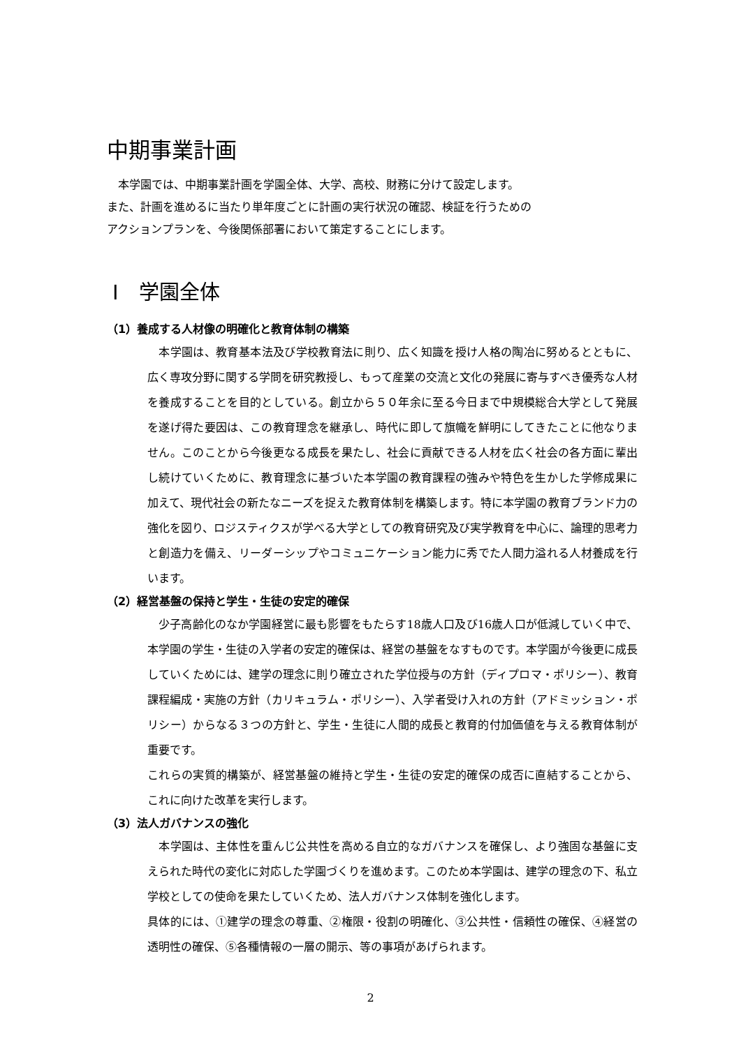中期事業計画
　本学園では、中期事業計画を学園全体、大学、高校、財務に分けて設定します。
また、計画を進めるに当たり単年度ごとに計画の実行状況の確認、検証を行うための
アクションプランを、今後関係部署において策定することにします。
Ⅰ　学園全体
（1）養成する人材像の明確化と教育体制の構築
　本学園は、教育基本法及び学校教育法に則り、広く知識を授け人格の陶冶に努めるとともに、広く専攻分野に関する学問を研究教授し、もって産業の交流と文化の発展に寄与すべき優秀な人材を養成することを目的としている。創立から５０年余に至る今日まで中規模総合大学として発展を遂げ得た要因は、この教育理念を継承し、時代に即して旗幟を鮮明にしてきたことに他なりません。このことから今後更なる成長を果たし、社会に貢献できる人材を広く社会の各方面に輩出し続けていくために、教育理念に基づいた本学園の教育課程の強みや特色を生かした学修成果に加えて、現代社会の新たなニーズを捉えた教育体制を構築します。特に本学園の教育ブランド力の強化を図り、ロジスティクスが学べる大学としての教育研究及び実学教育を中心に、論理的思考力と創造力を備え、リーダーシップやコミュニケーション能力に秀でた人間力溢れる人材養成を行います。
（2）経営基盤の保持と学生・生徒の安定的確保
　少子高齢化のなか学園経営に最も影響をもたらす18歳人口及び16歳人口が低減していく中で、本学園の学生・生徒の入学者の安定的確保は、経営の基盤をなすものです。本学園が今後更に成長していくためには、建学の理念に則り確立された学位授与の方針（ディプロマ・ポリシー）、教育課程編成・実施の方針（カリキュラム・ポリシー）、入学者受け入れの方針（アドミッション・ポリシー）からなる３つの方針と、学生・生徒に人間的成長と教育的付加価値を与える教育体制が重要です。
これらの実質的構築が、経営基盤の維持と学生・生徒の安定的確保の成否に直結することから、これに向けた改革を実行します。
（3）法人ガバナンスの強化
　本学園は、主体性を重んじ公共性を高める自立的なガバナンスを確保し、より強固な基盤に支えられた時代の変化に対応した学園づくりを進めます。このため本学園は、建学の理念の下、私立学校としての使命を果たしていくため、法人ガバナンス体制を強化します。
具体的には、①建学の理念の尊重、②権限・役割の明確化、③公共性・信頼性の確保、④経営の透明性の確保、⑤各種情報の一層の開示、等の事項があげられます。
2